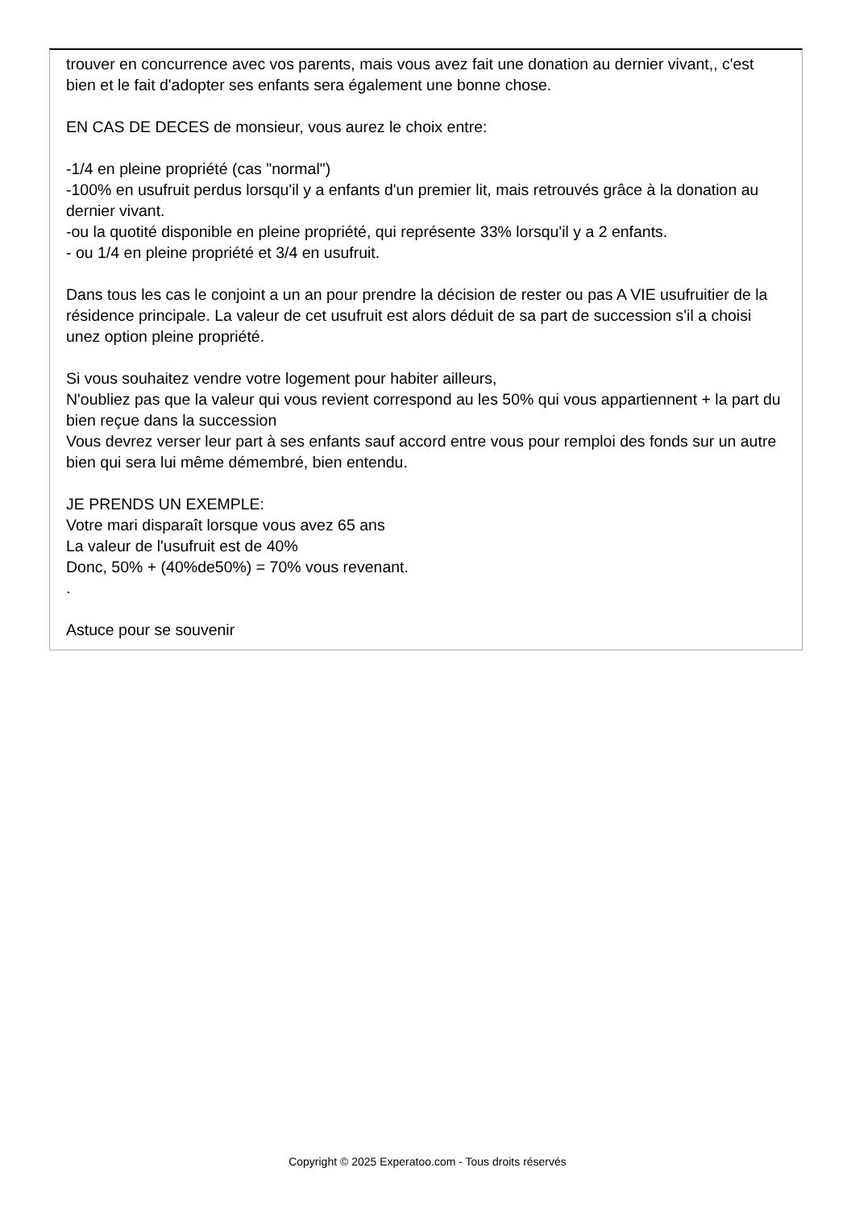trouver en concurrence avec vos parents, mais vous avez fait une donation au dernier vivant,, c'est bien et le fait d'adopter ses enfants sera également une bonne chose.
EN CAS DE DECES de monsieur, vous aurez le choix entre:
-1/4 en pleine propriété (cas "normal")
-100% en usufruit perdus lorsqu'il y a enfants d'un premier lit, mais retrouvés grâce à la donation au dernier vivant.
-ou la quotité disponible en pleine propriété, qui représente 33% lorsqu'il y a 2 enfants.
- ou 1/4 en pleine propriété et 3/4 en usufruit.
Dans tous les cas le conjoint a un an pour prendre la décision de rester ou pas A VIE usufruitier de la résidence principale. La valeur de cet usufruit est alors déduit de sa part de succession s'il a choisi unez option pleine propriété.
Si vous souhaitez vendre votre logement pour habiter ailleurs,
N'oubliez pas que la valeur qui vous revient correspond au les 50% qui vous appartiennent + la part du bien reçue dans la succession
Vous devrez verser leur part à ses enfants sauf accord entre vous pour remploi des fonds sur un autre bien qui sera lui même démembré, bien entendu.
JE PRENDS UN EXEMPLE:
Votre mari disparaît lorsque vous avez 65 ans
La valeur de l'usufruit est de 40%
Donc, 50% + (40%de50%) = 70% vous revenant.
.
Astuce pour se souvenir
Copyright © 2025 Experatoo.com - Tous droits réservés